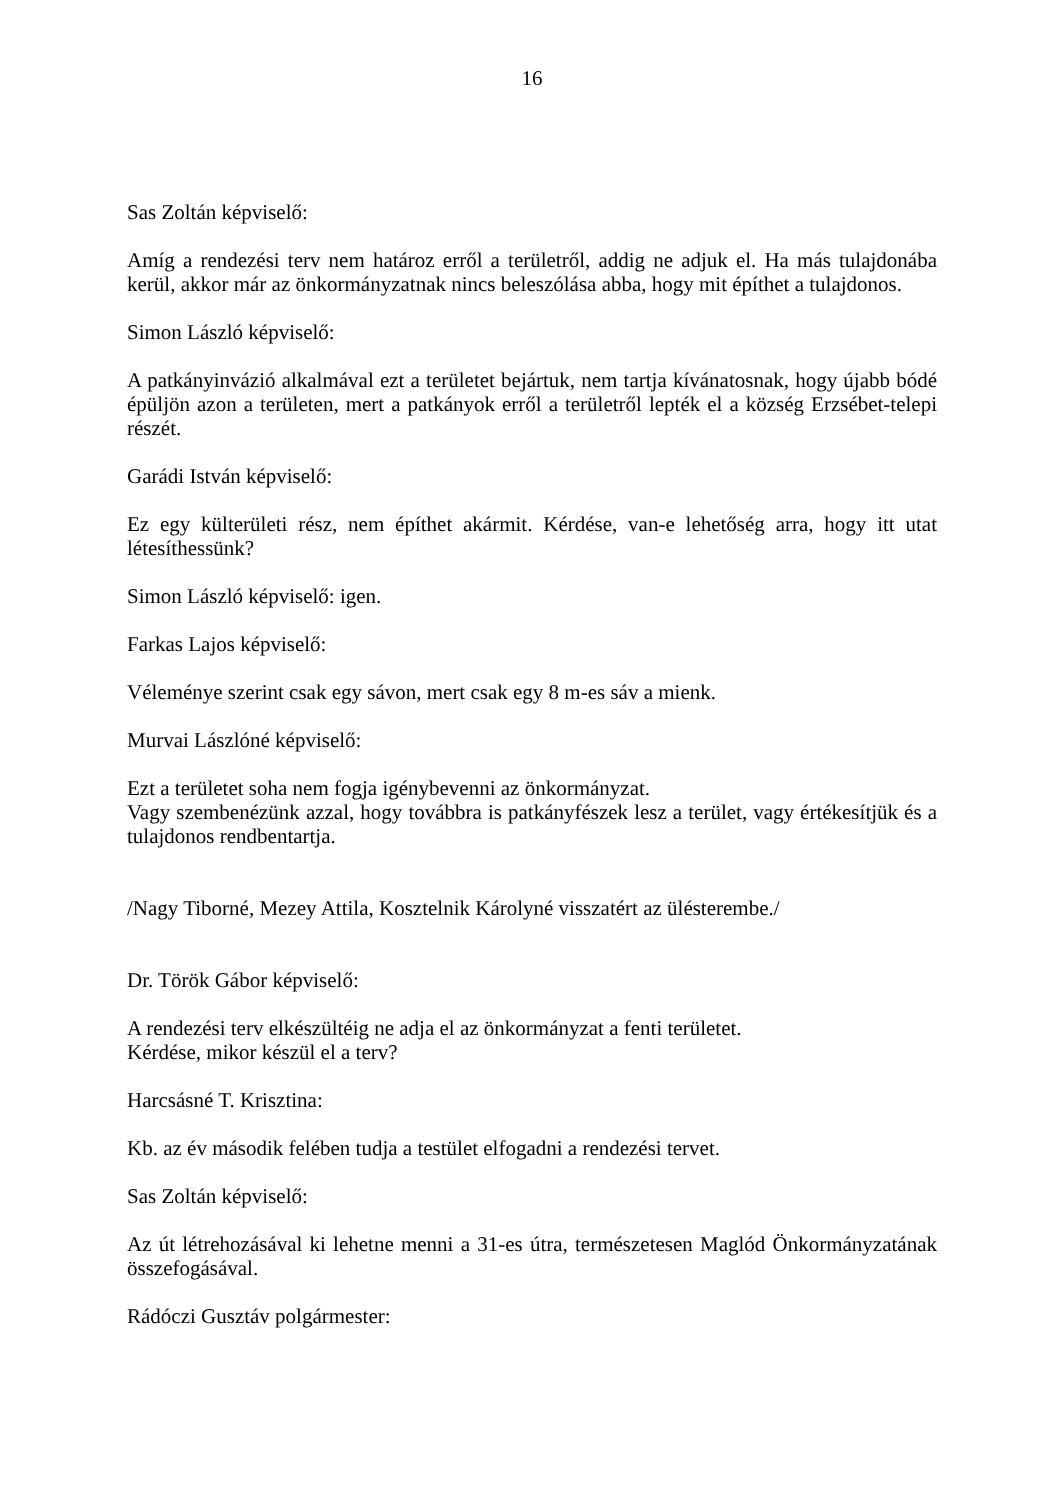16
Sas Zoltán képviselő:
Amíg a rendezési terv nem határoz erről a területről, addig ne adjuk el. Ha más tulajdonába kerül, akkor már az önkormányzatnak nincs beleszólása abba, hogy mit építhet a tulajdonos.
Simon László képviselő:
A patkányinvázió alkalmával ezt a területet bejártuk, nem tartja kívánatosnak, hogy újabb bódé épüljön azon a területen, mert a patkányok erről a területről lepték el a község Erzsébet-telepi részét.
Garádi István képviselő:
Ez egy külterületi rész, nem építhet akármit. Kérdése, van-e lehetőség arra, hogy itt utat létesíthessünk?
Simon László képviselő: igen.
Farkas Lajos képviselő:
Véleménye szerint csak egy sávon, mert csak egy 8 m-es sáv a mienk.
Murvai Lászlóné képviselő:
Ezt a területet soha nem fogja igénybevenni az önkormányzat.
Vagy szembenézünk azzal, hogy továbbra is patkányfészek lesz a terület, vagy értékesítjük és a tulajdonos rendbentartja.
/Nagy Tiborné, Mezey Attila, Kosztelnik Károlyné visszatért az ülésterembe./
Dr. Török Gábor képviselő:
A rendezési terv elkészültéig ne adja el az önkormányzat a fenti területet.
Kérdése, mikor készül el a terv?
Harcsásné T. Krisztina:
Kb. az év második felében tudja a testület elfogadni a rendezési tervet.
Sas Zoltán képviselő:
Az út létrehozásával ki lehetne menni a 31-es útra, természetesen Maglód Önkormányzatának összefogásával.
Rádóczi Gusztáv polgármester: